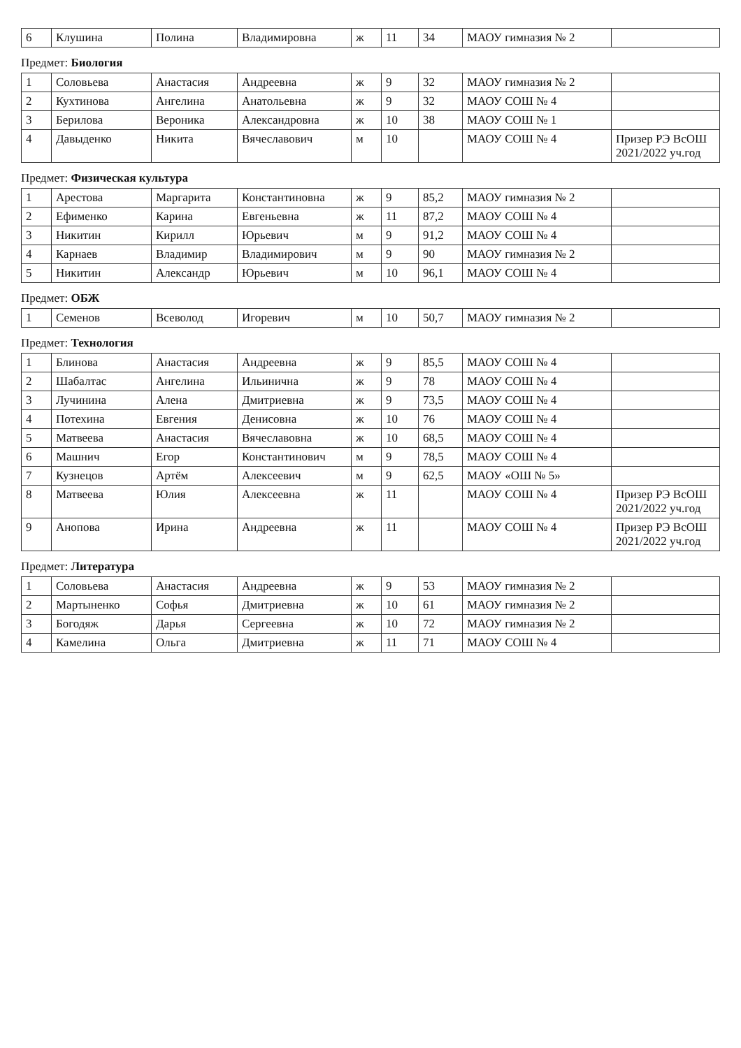| 6 | Клушина | Полина | Владимировна | ж | 11 | 34 | МАОУ гимназия № 2 | |
Предмет: Биология
| 1 | Соловьева | Анастасия | Андреевна | ж | 9 | 32 | МАОУ гимназия № 2 | |
| 2 | Кухтинова | Ангелина | Анатольевна | ж | 9 | 32 | МАОУ СОШ № 4 | |
| 3 | Берилова | Вероника | Александровна | ж | 10 | 38 | МАОУ СОШ № 1 | |
| 4 | Давыденко | Никита | Вячеславович | м | 10 | | МАОУ СОШ № 4 | Призер РЭ ВсОШ 2021/2022 уч.год |
Предмет: Физическая культура
| 1 | Арестова | Маргарита | Константиновна | ж | 9 | 85,2 | МАОУ гимназия № 2 | |
| 2 | Ефименко | Карина | Евгеньевна | ж | 11 | 87,2 | МАОУ СОШ № 4 | |
| 3 | Никитин | Кирилл | Юрьевич | м | 9 | 91,2 | МАОУ СОШ № 4 | |
| 4 | Карнаев | Владимир | Владимирович | м | 9 | 90 | МАОУ гимназия № 2 | |
| 5 | Никитин | Александр | Юрьевич | м | 10 | 96,1 | МАОУ СОШ № 4 | |
Предмет: ОБЖ
| 1 | Семенов | Всеволод | Игоревич | м | 10 | 50,7 | МАОУ гимназия № 2 | |
Предмет: Технология
| 1 | Блинова | Анастасия | Андреевна | ж | 9 | 85,5 | МАОУ СОШ № 4 | |
| 2 | Шабалтас | Ангелина | Ильинична | ж | 9 | 78 | МАОУ СОШ № 4 | |
| 3 | Лучинина | Алена | Дмитриевна | ж | 9 | 73,5 | МАОУ СОШ № 4 | |
| 4 | Потехина | Евгения | Денисовна | ж | 10 | 76 | МАОУ СОШ № 4 | |
| 5 | Матвеева | Анастасия | Вячеславовна | ж | 10 | 68,5 | МАОУ СОШ № 4 | |
| 6 | Машнич | Егор | Константинович | м | 9 | 78,5 | МАОУ СОШ № 4 | |
| 7 | Кузнецов | Артём | Алексеевич | м | 9 | 62,5 | МАОУ «ОШ № 5» | |
| 8 | Матвеева | Юлия | Алексеевна | ж | 11 | | МАОУ СОШ № 4 | Призер РЭ ВсОШ 2021/2022 уч.год |
| 9 | Анопова | Ирина | Андреевна | ж | 11 | | МАОУ СОШ № 4 | Призер РЭ ВсОШ 2021/2022 уч.год |
Предмет: Литература
| 1 | Соловьева | Анастасия | Андреевна | ж | 9 | 53 | МАОУ гимназия № 2 | |
| 2 | Мартыненко | Софья | Дмитриевна | ж | 10 | 61 | МАОУ гимназия № 2 | |
| 3 | Богодяж | Дарья | Сергеевна | ж | 10 | 72 | МАОУ гимназия № 2 | |
| 4 | Камелина | Ольга | Дмитриевна | ж | 11 | 71 | МАОУ СОШ № 4 | |